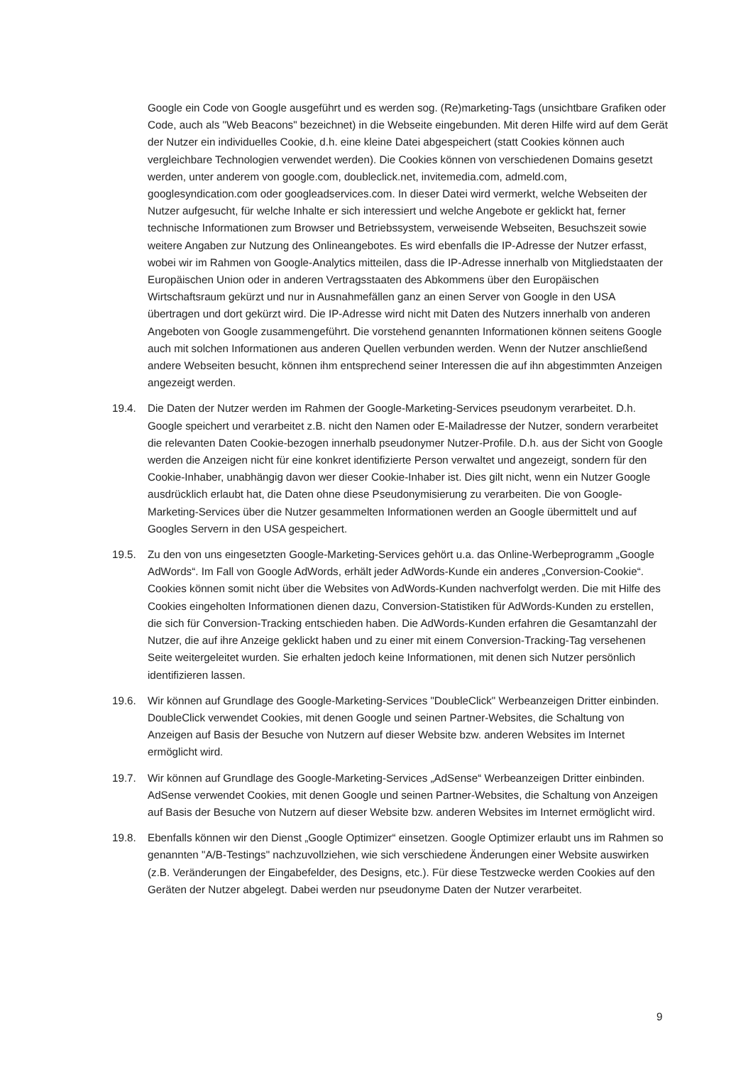Google ein Code von Google ausgeführt und es werden sog. (Re)marketing-Tags (unsichtbare Grafiken oder Code, auch als "Web Beacons" bezeichnet) in die Webseite eingebunden. Mit deren Hilfe wird auf dem Gerät der Nutzer ein individuelles Cookie, d.h. eine kleine Datei abgespeichert (statt Cookies können auch vergleichbare Technologien verwendet werden). Die Cookies können von verschiedenen Domains gesetzt werden, unter anderem von google.com, doubleclick.net, invitemedia.com, admeld.com, googlesyndication.com oder googleadservices.com. In dieser Datei wird vermerkt, welche Webseiten der Nutzer aufgesucht, für welche Inhalte er sich interessiert und welche Angebote er geklickt hat, ferner technische Informationen zum Browser und Betriebssystem, verweisende Webseiten, Besuchszeit sowie weitere Angaben zur Nutzung des Onlineangebotes. Es wird ebenfalls die IP-Adresse der Nutzer erfasst, wobei wir im Rahmen von Google-Analytics mitteilen, dass die IP-Adresse innerhalb von Mitgliedstaaten der Europäischen Union oder in anderen Vertragsstaaten des Abkommens über den Europäischen Wirtschaftsraum gekürzt und nur in Ausnahmefällen ganz an einen Server von Google in den USA übertragen und dort gekürzt wird. Die IP-Adresse wird nicht mit Daten des Nutzers innerhalb von anderen Angeboten von Google zusammengeführt. Die vorstehend genannten Informationen können seitens Google auch mit solchen Informationen aus anderen Quellen verbunden werden. Wenn der Nutzer anschließend andere Webseiten besucht, können ihm entsprechend seiner Interessen die auf ihn abgestimmten Anzeigen angezeigt werden.
19.4. Die Daten der Nutzer werden im Rahmen der Google-Marketing-Services pseudonym verarbeitet. D.h. Google speichert und verarbeitet z.B. nicht den Namen oder E-Mailadresse der Nutzer, sondern verarbeitet die relevanten Daten Cookie-bezogen innerhalb pseudonymer Nutzer-Profile. D.h. aus der Sicht von Google werden die Anzeigen nicht für eine konkret identifizierte Person verwaltet und angezeigt, sondern für den Cookie-Inhaber, unabhängig davon wer dieser Cookie-Inhaber ist. Dies gilt nicht, wenn ein Nutzer Google ausdrücklich erlaubt hat, die Daten ohne diese Pseudonymisierung zu verarbeiten. Die von Google-Marketing-Services über die Nutzer gesammelten Informationen werden an Google übermittelt und auf Googles Servern in den USA gespeichert.
19.5. Zu den von uns eingesetzten Google-Marketing-Services gehört u.a. das Online-Werbeprogramm „Google AdWords“. Im Fall von Google AdWords, erhält jeder AdWords-Kunde ein anderes „Conversion-Cookie“. Cookies können somit nicht über die Websites von AdWords-Kunden nachverfolgt werden. Die mit Hilfe des Cookies eingeholten Informationen dienen dazu, Conversion-Statistiken für AdWords-Kunden zu erstellen, die sich für Conversion-Tracking entschieden haben. Die AdWords-Kunden erfahren die Gesamtanzahl der Nutzer, die auf ihre Anzeige geklickt haben und zu einer mit einem Conversion-Tracking-Tag versehenen Seite weitergeleitet wurden. Sie erhalten jedoch keine Informationen, mit denen sich Nutzer persönlich identifizieren lassen.
19.6. Wir können auf Grundlage des Google-Marketing-Services "DoubleClick" Werbeanzeigen Dritter einbinden. DoubleClick verwendet Cookies, mit denen Google und seinen Partner-Websites, die Schaltung von Anzeigen auf Basis der Besuche von Nutzern auf dieser Website bzw. anderen Websites im Internet ermöglicht wird.
19.7. Wir können auf Grundlage des Google-Marketing-Services „AdSense“ Werbeanzeigen Dritter einbinden. AdSense verwendet Cookies, mit denen Google und seinen Partner-Websites, die Schaltung von Anzeigen auf Basis der Besuche von Nutzern auf dieser Website bzw. anderen Websites im Internet ermöglicht wird.
19.8. Ebenfalls können wir den Dienst „Google Optimizer“ einsetzen. Google Optimizer erlaubt uns im Rahmen so genannten "A/B-Testings" nachzuvollziehen, wie sich verschiedene Änderungen einer Website auswirken (z.B. Veränderungen der Eingabefelder, des Designs, etc.). Für diese Testzwecke werden Cookies auf den Geräten der Nutzer abgelegt. Dabei werden nur pseudonyme Daten der Nutzer verarbeitet.
9